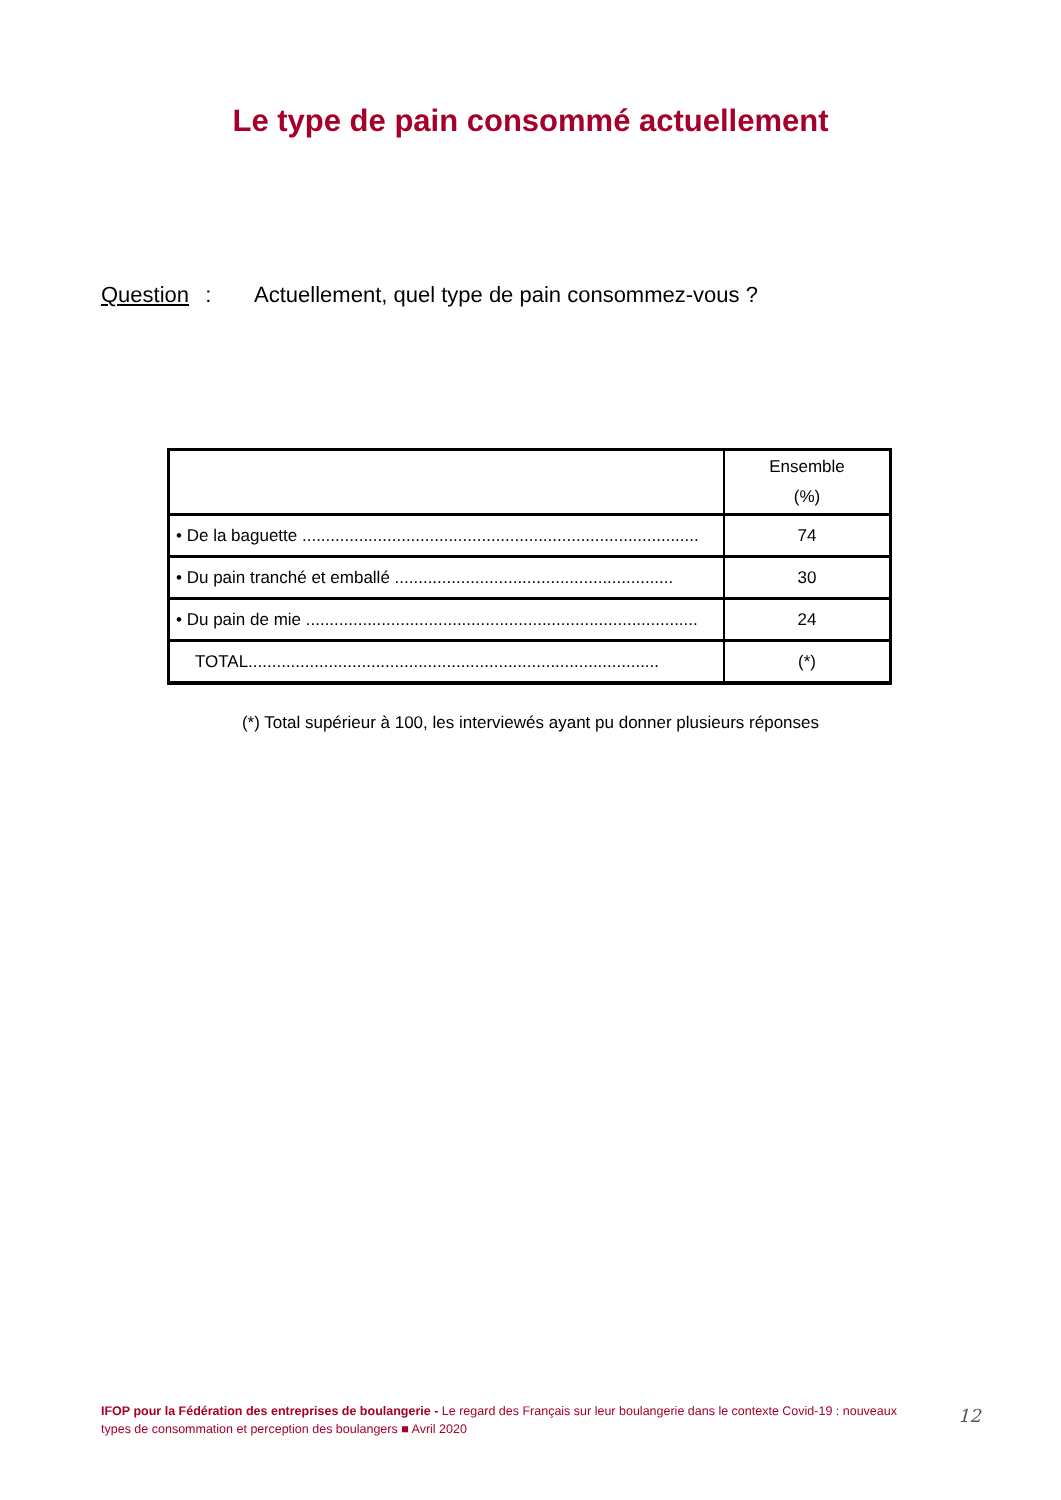Le type de pain consommé actuellement
Question : Actuellement, quel type de pain consommez-vous ?
| | Ensemble (%) |
| --- | --- |
| • De la baguette .................................................................................... | 74 |
| • Du pain tranché et emballé ........................................................... | 30 |
| • Du pain de mie ................................................................................... | 24 |
| TOTAL....................................................................................... | (*) |
(*) Total supérieur à 100, les interviewés ayant pu donner plusieurs réponses
IFOP pour la Fédération des entreprises de boulangerie - Le regard des Français sur leur boulangerie dans le contexte Covid-19 : nouveaux types de consommation et perception des boulangers ■ Avril 2020
12